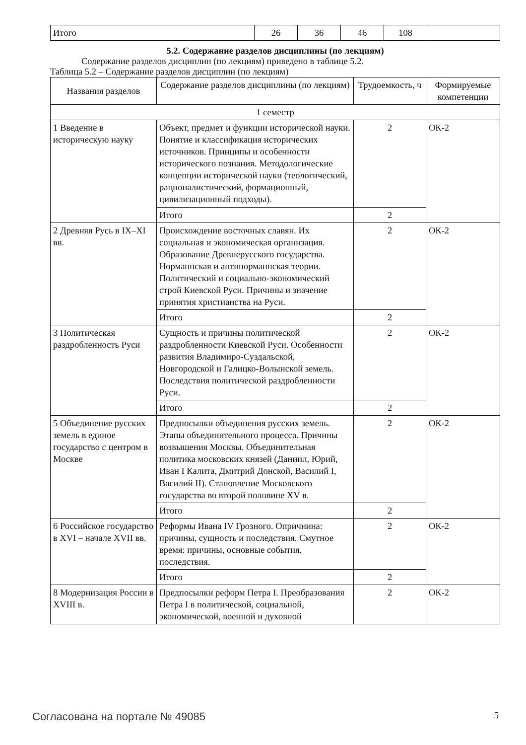| Итого | 26 | 36 | 46 | 108 | |
5.2. Содержание разделов дисциплины (по лекциям)
Содержание разделов дисциплин (по лекциям) приведено в таблице 5.2.
Таблица 5.2 – Содержание разделов дисциплин (по лекциям)
| Названия разделов | Содержание разделов дисциплины (по лекциям) | Трудоемкость, ч | Формируемые компетенции |
| --- | --- | --- | --- |
| 1 семестр | | | |
| 1 Введение в историческую науку | Объект, предмет и функции исторической науки. Понятие и классификация исторических источников. Принципы и особенности исторического познания. Методологические концепции исторической науки (теологический, рационалистический, формационный, цивилизационный подходы). | 2 | ОК-2 |
| | Итого | 2 | |
| 2 Древняя Русь в IX–XI вв. | Происхождение восточных славян. Их социальная и экономическая организация. Образование Древнерусского государства. Норманнская и антинорманнская теории. Политический и социально-экономический строй Киевской Руси. Причины и значение принятия христианства на Руси. | 2 | ОК-2 |
| | Итого | 2 | |
| 3 Политическая раздробленность Руси | Сущность и причины политической раздробленности Киевской Руси. Особенности развития Владимиро-Суздальской, Новгородской и Галицко-Волынской земель. Последствия политической раздробленности Руси. | 2 | ОК-2 |
| | Итого | 2 | |
| 5 Объединение русских земель в единое государство с центром в Москве | Предпосылки объединения русских земель. Этапы объединительного процесса. Причины возвышения Москвы. Объединительная политика московских князей (Даниил, Юрий, Иван I Калита, Дмитрий Донской, Василий I, Василий II). Становление Московского государства во второй половине XV в. | 2 | ОК-2 |
| | Итого | 2 | |
| 6 Российское государство в XVI – начале XVII вв. | Реформы Ивана IV Грозного. Опричнина: причины, сущность и последствия. Смутное время: причины, основные события, последствия. | 2 | ОК-2 |
| | Итого | 2 | |
| 8 Модернизация России в XVIII в. | Предпосылки реформ Петра I. Преобразования Петра I в политической, социальной, экономической, военной и духовной | 2 | ОК-2 |
Согласована на портале № 49085 5